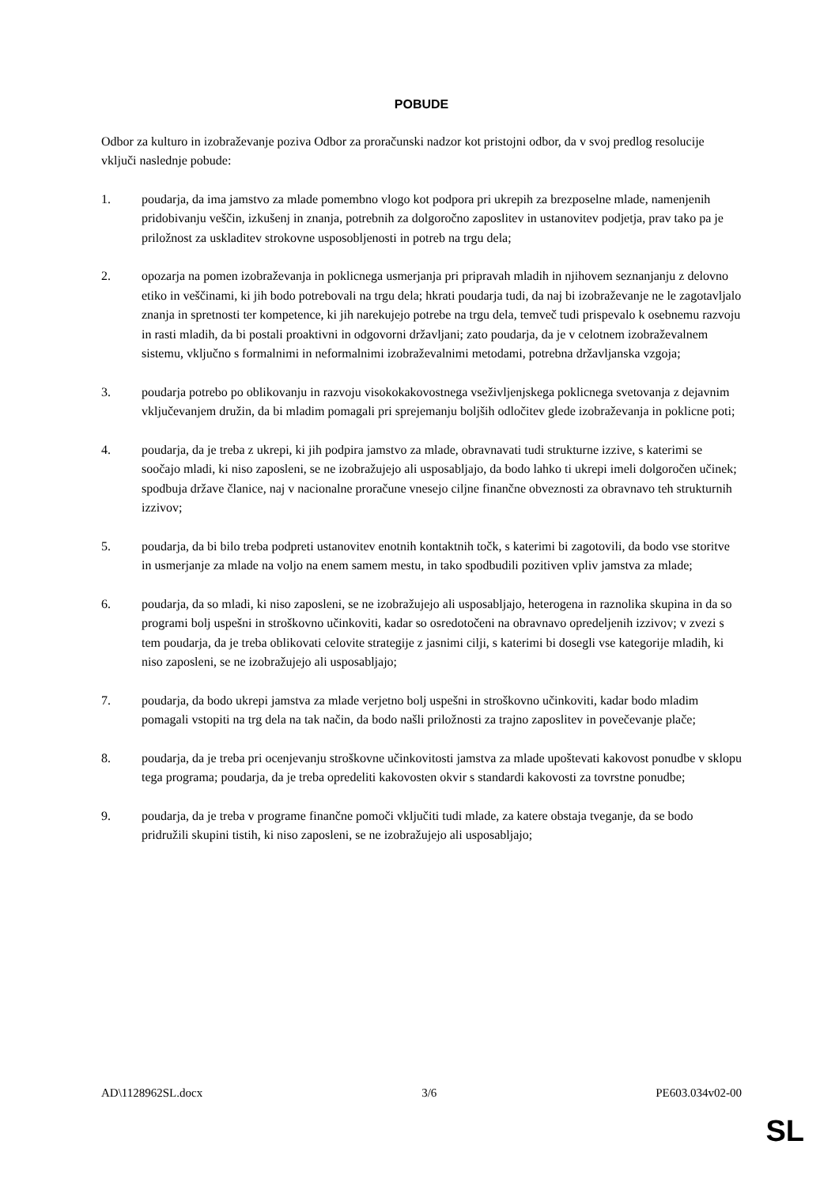POBUDE
Odbor za kulturo in izobraževanje poziva Odbor za proračunski nadzor kot pristojni odbor, da v svoj predlog resolucije vključi naslednje pobude:
1. poudarja, da ima jamstvo za mlade pomembno vlogo kot podpora pri ukrepih za brezposelne mlade, namenjenih pridobivanju veščin, izkušenj in znanja, potrebnih za dolgoročno zaposlitev in ustanovitev podjetja, prav tako pa je priložnost za uskladitev strokovne usposobljenosti in potreb na trgu dela;
2. opozarja na pomen izobraževanja in poklicnega usmerjanja pri pripravah mladih in njihovem seznanjanju z delovno etiko in veščinami, ki jih bodo potrebovali na trgu dela; hkrati poudarja tudi, da naj bi izobraževanje ne le zagotavljalo znanja in spretnosti ter kompetence, ki jih narekujejo potrebe na trgu dela, temveč tudi prispevalo k osebnemu razvoju in rasti mladih, da bi postali proaktivni in odgovorni državljani; zato poudarja, da je v celotnem izobraževalnem sistemu, vključno s formalnimi in neformalnimi izobraževalnimi metodami, potrebna državljanska vzgoja;
3. poudarja potrebo po oblikovanju in razvoju visokokakovostnega vseživljenjskega poklicnega svetovanja z dejavnim vključevanjem družin, da bi mladim pomagali pri sprejemanju boljših odločitev glede izobraževanja in poklicne poti;
4. poudarja, da je treba z ukrepi, ki jih podpira jamstvo za mlade, obravnavati tudi strukturne izzive, s katerimi se soočajo mladi, ki niso zaposleni, se ne izobražujejo ali usposabljajo, da bodo lahko ti ukrepi imeli dolgoročen učinek; spodbuja države članice, naj v nacionalne proračune vnesejo ciljne finančne obveznosti za obravnavo teh strukturnih izzivov;
5. poudarja, da bi bilo treba podpreti ustanovitev enotnih kontaktnih točk, s katerimi bi zagotovili, da bodo vse storitve in usmerjanje za mlade na voljo na enem samem mestu, in tako spodbudili pozitiven vpliv jamstva za mlade;
6. poudarja, da so mladi, ki niso zaposleni, se ne izobražujejo ali usposabljajo, heterogena in raznolika skupina in da so programi bolj uspešni in stroškovno učinkoviti, kadar so osredotočeni na obravnavo opredeljenih izzivov; v zvezi s tem poudarja, da je treba oblikovati celovite strategije z jasnimi cilji, s katerimi bi dosegli vse kategorije mladih, ki niso zaposleni, se ne izobražujejo ali usposabljajo;
7. poudarja, da bodo ukrepi jamstva za mlade verjetno bolj uspešni in stroškovno učinkoviti, kadar bodo mladim pomagali vstopiti na trg dela na tak način, da bodo našli priložnosti za trajno zaposlitev in povečevanje plače;
8. poudarja, da je treba pri ocenjevanju stroškovne učinkovitosti jamstva za mlade upoštevati kakovost ponudbe v sklopu tega programa; poudarja, da je treba opredeliti kakovosten okvir s standardi kakovosti za tovrstne ponudbe;
9. poudarja, da je treba v programe finančne pomoči vključiti tudi mlade, za katere obstaja tveganje, da se bodo pridružili skupini tistih, ki niso zaposleni, se ne izobražujejo ali usposabljajo;
AD\1128962SL.docx 3/6 PE603.034v02-00
SL